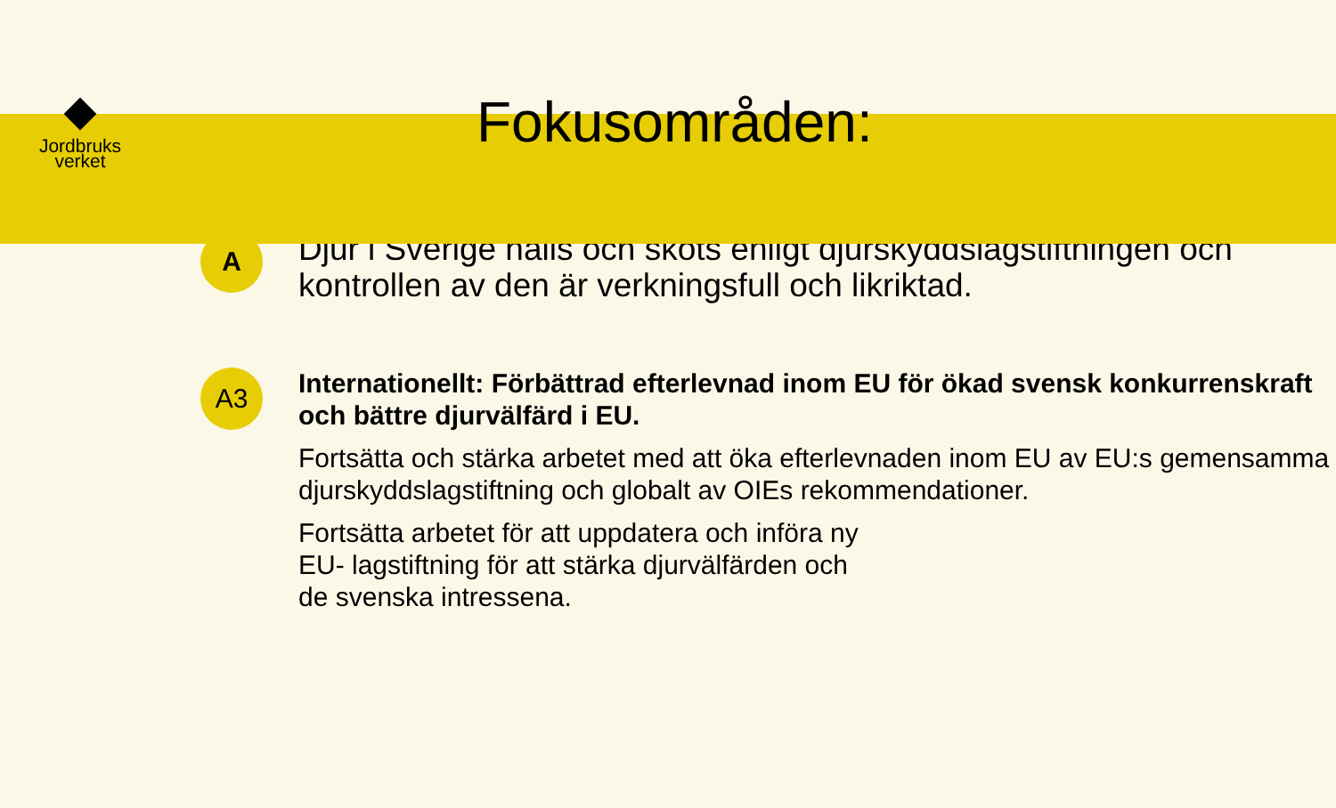Jordbruks
verket
Fokusområden:
A
Djur i Sverige hålls och sköts enligt djurskyddslagstiftningen och kontrollen av den är verkningsfull och likriktad.
A3
Internationellt: Förbättrad efterlevnad inom EU för ökad svensk konkurrenskraft och bättre djurvälfärd i EU.
Fortsätta och stärka arbetet med att öka efterlevnaden inom EU av EU:s gemensamma djurskyddslagstiftning och globalt av OIEs rekommendationer.
Fortsätta arbetet för att uppdatera och införa ny
EU- lagstiftning för att stärka djurvälfärden och
de svenska intressena.